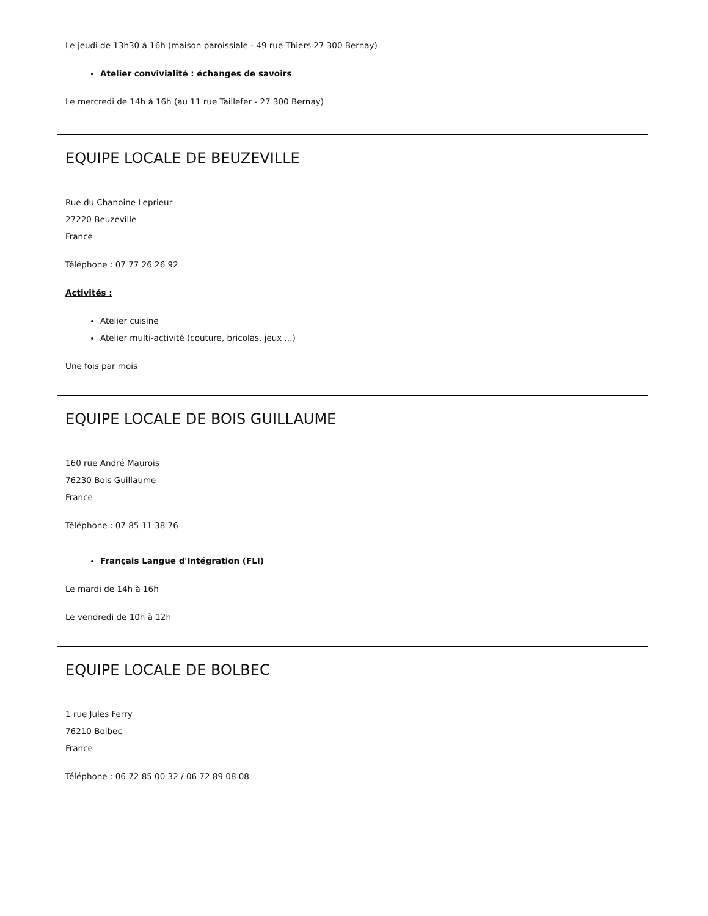Le jeudi de 13h30 à 16h (maison paroissiale - 49 rue Thiers 27 300 Bernay)
Atelier convivialité : échanges de savoirs
Le mercredi de 14h à 16h (au 11 rue Taillefer - 27 300 Bernay)
EQUIPE LOCALE DE BEUZEVILLE
Rue du Chanoine Leprieur
27220 Beuzeville
France
Téléphone : 07 77 26 26 92
Activités :
Atelier cuisine
Atelier multi-activité (couture, bricolas, jeux ...)
Une fois par mois
EQUIPE LOCALE DE BOIS GUILLAUME
160 rue André Maurois
76230 Bois Guillaume
France
Téléphone : 07 85 11 38 76
Français Langue d'Intégration (FLI)
Le mardi de 14h à 16h
Le vendredi de 10h à 12h
EQUIPE LOCALE DE BOLBEC
1 rue Jules Ferry
76210 Bolbec
France
Téléphone : 06 72 85 00 32 / 06 72 89 08 08